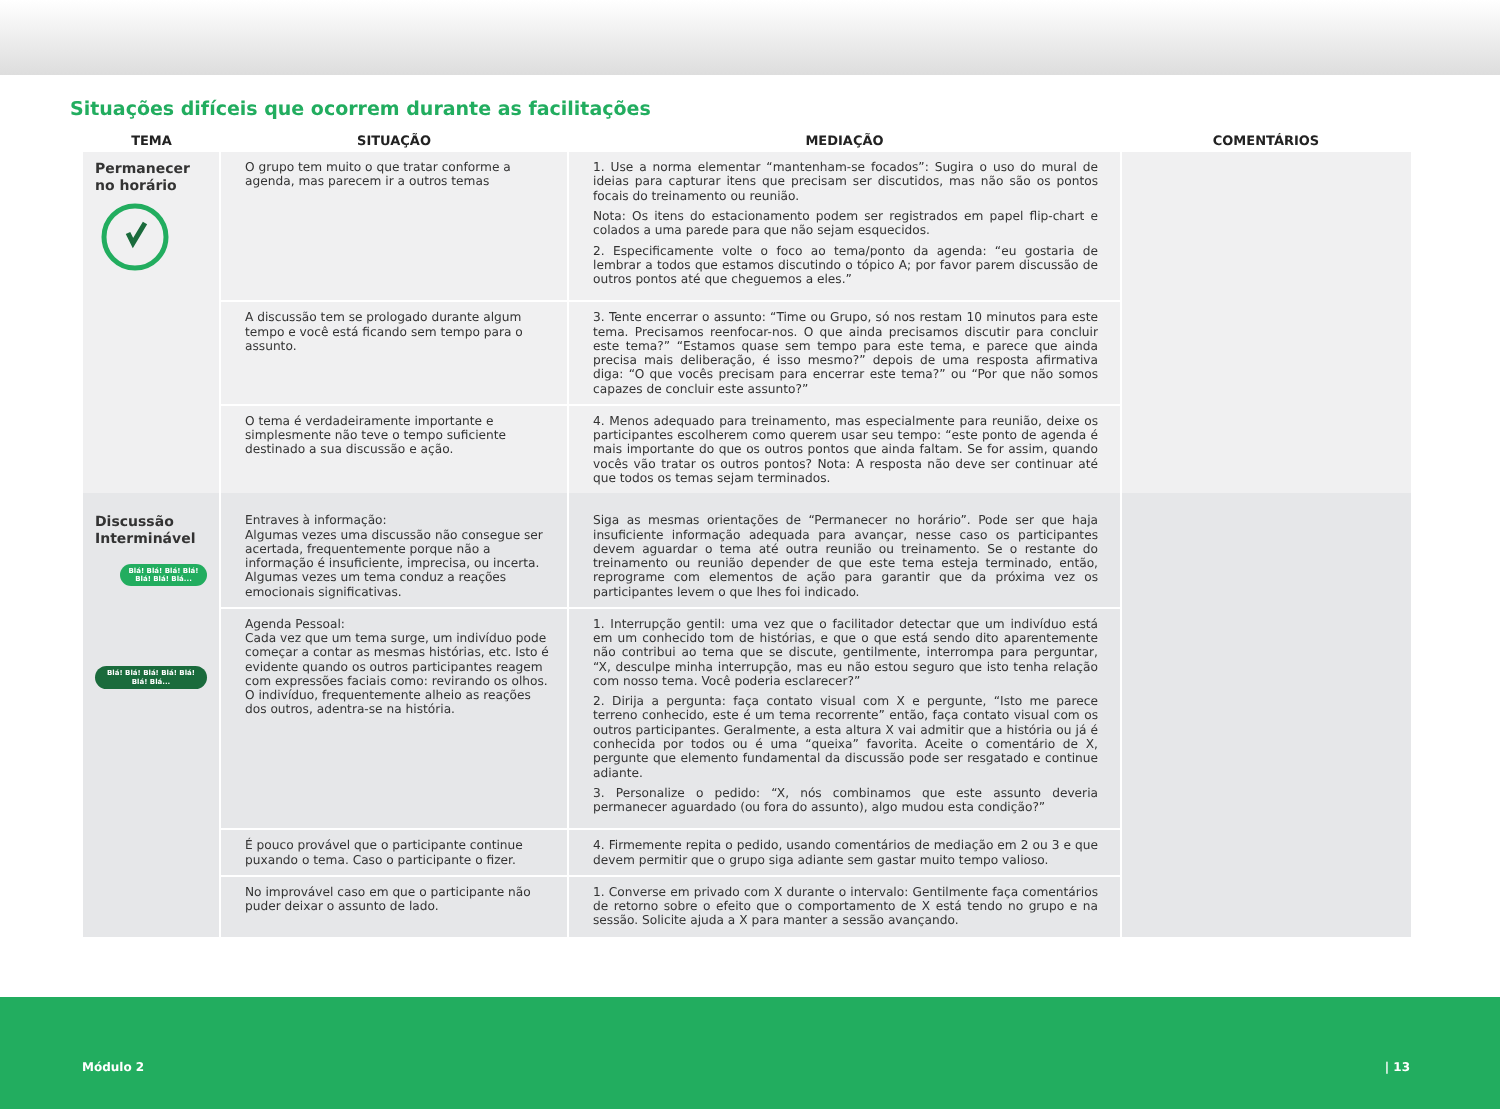Situações difíceis que ocorrem durante as facilitações
| TEMA | SITUAÇÃO | MEDIAÇÃO | COMENTÁRIOS |
| --- | --- | --- | --- |
| Permanecer no horário | O grupo tem muito o que tratar conforme a agenda, mas parecem ir a outros temas | 1. Use a norma elementar “mantenham-se focados”: Sugira o uso do mural de ideias para capturar itens que precisam ser discutidos, mas não são os pontos focais do treinamento ou reunião. Nota: Os itens do estacionamento podem ser registrados em papel flip-chart e colados a uma parede para que não sejam esquecidos. 2. Especificamente volte o foco ao tema/ponto da agenda: “eu gostaria de lembrar a todos que estamos discutindo o tópico A; por favor parem discussão de outros pontos até que cheguemos a eles.” | |
| | A discussão tem se prologado durante algum tempo e você está ficando sem tempo para o assunto. | 3. Tente encerrar o assunto: “Time ou Grupo, só nos restam 10 minutos para este tema. Precisamos reenfocar-nos. O que ainda precisamos discutir para concluir este tema?” “Estamos quase sem tempo para este tema, e parece que ainda precisa mais deliberação, é isso mesmo?” depois de uma resposta afirmativa diga: “O que vocês precisam para encerrar este tema?” ou “Por que não somos capazes de concluir este assunto?” | |
| | O tema é verdadeiramente importante e simplesmente não teve o tempo suficiente destinado a sua discussão e ação. | 4. Menos adequado para treinamento, mas especialmente para reunião, deixe os participantes escolherem como querem usar seu tempo: “este ponto de agenda é mais importante do que os outros pontos que ainda faltam. Se for assim, quando vocês vão tratar os outros pontos? Nota: A resposta não deve ser continuar até que todos os temas sejam terminados. | |
| Discussão Interminável Blá! Blá! Blá! Blá! Blá! Blá! Blá... Blá! Blá! Blá! Blá! Blá! Blá! Blá... | Entraves à informação: Algumas vezes uma discussão não consegue ser acertada, frequentemente porque não a informação é insuficiente, imprecisa, ou incerta. Algumas vezes um tema conduz a reações emocionais significativas. | Siga as mesmas orientações de “Permanecer no horário”. Pode ser que haja insuficiente informação adequada para avançar, nesse caso os participantes devem aguardar o tema até outra reunião ou treinamento. Se o restante do treinamento ou reunião depender de que este tema esteja terminado, então, reprograme com elementos de ação para garantir que da próxima vez os participantes levem o que lhes foi indicado. | |
| | Agenda Pessoal: Cada vez que um tema surge, um indivíduo pode começar a contar as mesmas histórias, etc. Isto é evidente quando os outros participantes reagem com expressões faciais como: revirando os olhos. O indivíduo, frequentemente alheio as reações dos outros, adentra-se na história. | 1. Interrupção gentil: uma vez que o facilitador detectar que um indivíduo está em um conhecido tom de histórias, e que o que está sendo dito aparentemente não contribui ao tema que se discute, gentilmente, interrompa para perguntar, “X, desculpe minha interrupção, mas eu não estou seguro que isto tenha relação com nosso tema. Você poderia esclarecer?” 2. Dirija a pergunta: faça contato visual com X e pergunte, “Isto me parece terreno conhecido, este é um tema recorrente” então, faça contato visual com os outros participantes. Geralmente, a esta altura X vai admitir que a história ou já é conhecida por todos ou é uma “queixa” favorita. Aceite o comentário de X, pergunte que elemento fundamental da discussão pode ser resgatado e continue adiante. 3. Personalize o pedido: “X, nós combinamos que este assunto deveria permanecer aguardado (ou fora do assunto), algo mudou esta condição?” | |
| | É pouco provável que o participante continue puxando o tema. Caso o participante o fizer. | 4. Firmemente repita o pedido, usando comentários de mediação em 2 ou 3 e que devem permitir que o grupo siga adiante sem gastar muito tempo valioso. | |
| | No improvável caso em que o participante não puder deixar o assunto de lado. | 1. Converse em privado com X durante o intervalo: Gentilmente faça comentários de retorno sobre o efeito que o comportamento de X está tendo no grupo e na sessão. Solicite ajuda a X para manter a sessão avançando. | |
Módulo 2 | 13